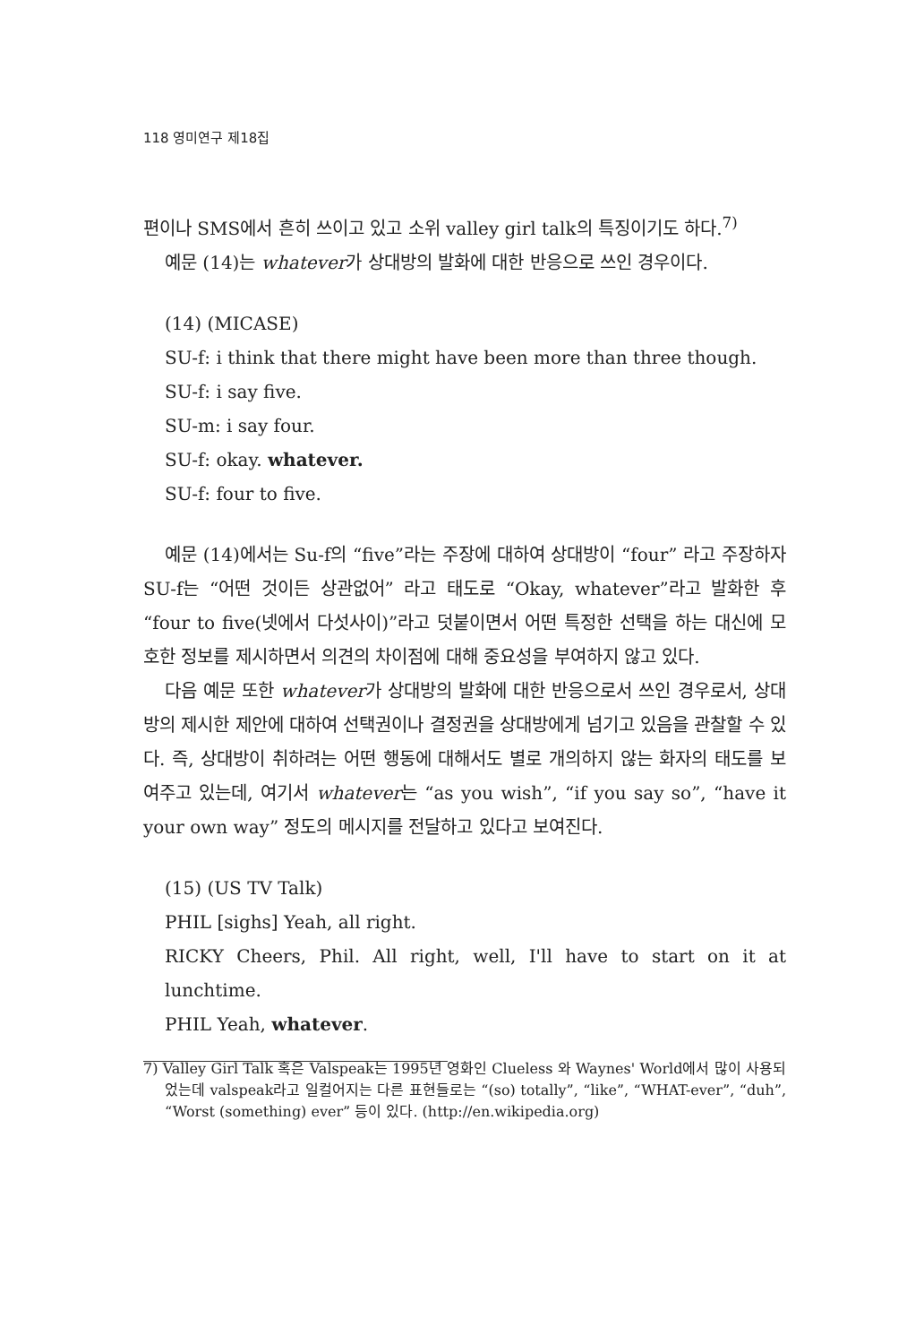118 영미연구 제18집
편이나 SMS에서 흔히 쓰이고 있고 소위 valley girl talk의 특징이기도 하다.<sup>7)</sup>
예문 (14)는 whatever가 상대방의 발화에 대한 반응으로 쓰인 경우이다.
(14) (MICASE)
SU-f: i think that there might have been more than three though.
SU-f: i say five.
SU-m: i say four.
SU-f: okay. whatever.
SU-f: four to five.
예문 (14)에서는 Su-f의 “five”라는 주장에 대하여 상대방이 “four” 라고 주장하자 SU-f는 “어떤 것이든 상관없어” 라고 태도로 “Okay, whatever”라고 발화한 후 “four to five(넷에서 다섯사이)”라고 덧붙이면서 어떤 특정한 선택을 하는 대신에 모호한 정보를 제시하면서 의견의 차이점에 대해 중요성을 부여하지 않고 있다.
다음 예문 또한 whatever가 상대방의 발화에 대한 반응으로서 쓰인 경우로서, 상대방의 제시한 제안에 대하여 선택권이나 결정권을 상대방에게 넘기고 있음을 관찰할 수 있다. 즉, 상대방이 취하려는 어떤 행동에 대해서도 별로 개의하지 않는 화자의 태도를 보여주고 있는데, 여기서 whatever는 “as you wish”, “if you say so”, “have it your own way” 정도의 메시지를 전달하고 있다고 보여진다.
(15) (US TV Talk)
PHIL [sighs] Yeah, all right.
RICKY Cheers, Phil. All right, well, I'll have to start on it at lunchtime.
PHIL Yeah, whatever.
7) Valley Girl Talk 혹은 Valspeak는 1995년 영화인 Clueless 와 Waynes' World에서 많이 사용되었는데 valspeak라고 일컬어지는 다른 표현들로는 “(so) totally”, “like”, “WHAT-ever”, “duh”, “Worst (something) ever” 등이 있다. (http://en.wikipedia.org)